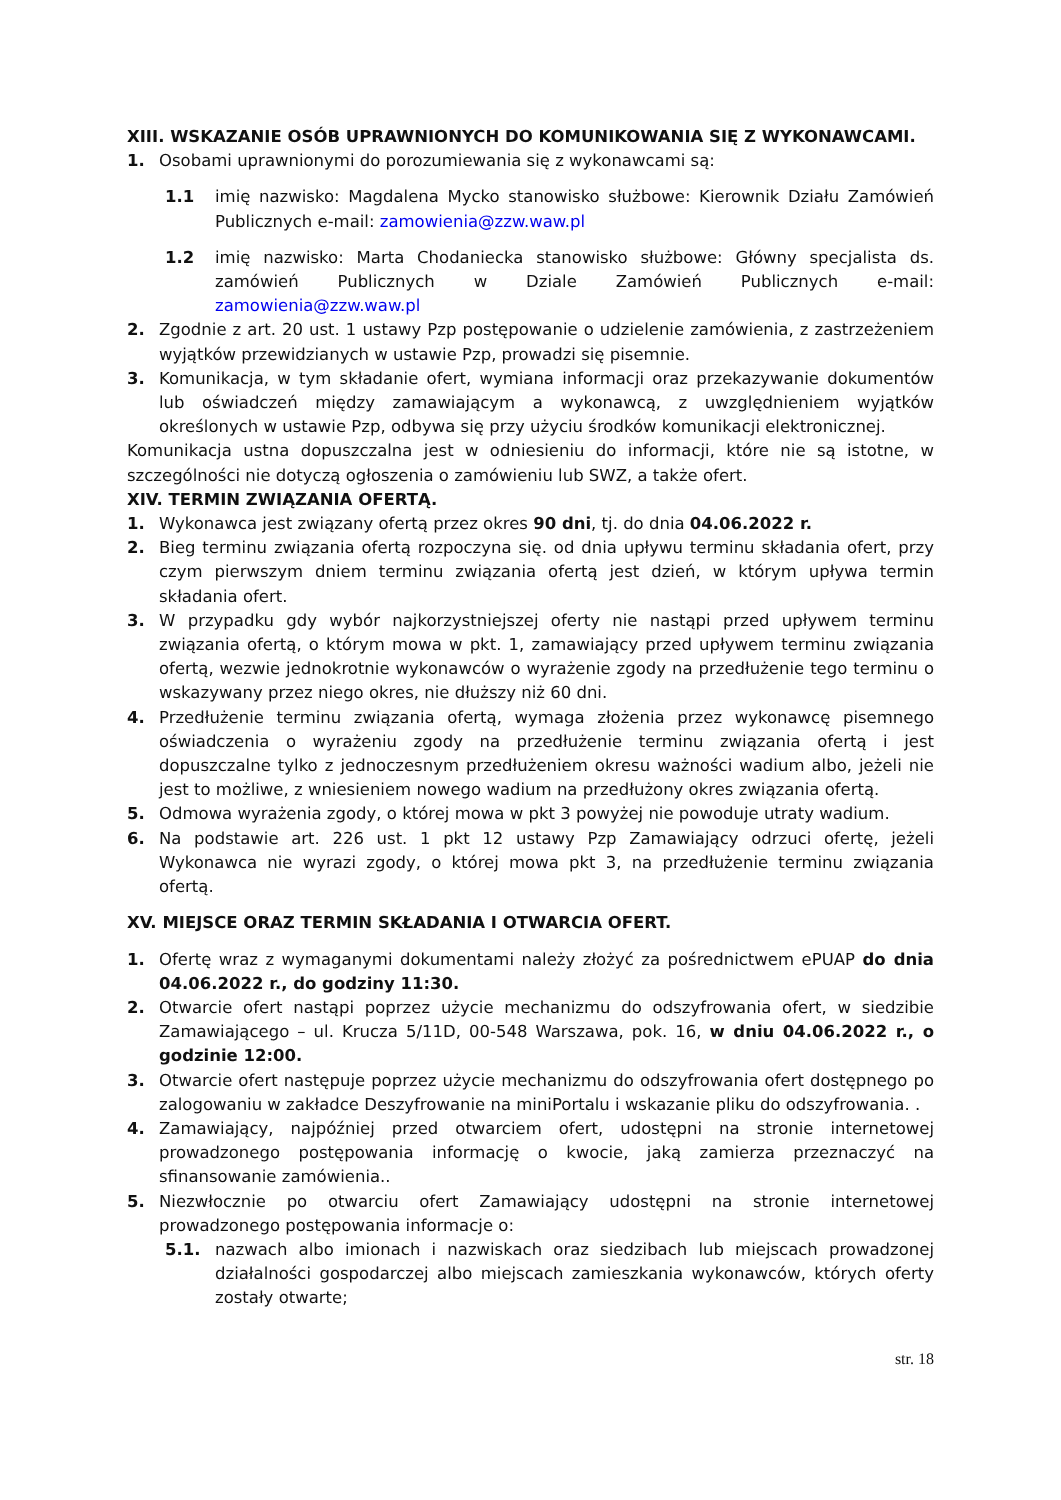XIII. WSKAZANIE OSÓB UPRAWNIONYCH DO KOMUNIKOWANIA SIĘ Z WYKONAWCAMI.
1. Osobami uprawnionymi do porozumiewania się z wykonawcami są:
1.1 imię nazwisko: Magdalena Mycko stanowisko służbowe: Kierownik Działu Zamówień Publicznych e-mail: zamowienia@zzw.waw.pl
1.2 imię nazwisko: Marta Chodaniecka stanowisko służbowe: Główny specjalista ds. zamówień Publicznych w Dziale Zamówień Publicznych e-mail: zamowienia@zzw.waw.pl
2. Zgodnie z art. 20 ust. 1 ustawy Pzp postępowanie o udzielenie zamówienia, z zastrzeżeniem wyjątków przewidzianych w ustawie Pzp, prowadzi się pisemnie.
3. Komunikacja, w tym składanie ofert, wymiana informacji oraz przekazywanie dokumentów lub oświadczeń między zamawiającym a wykonawcą, z uwzględnieniem wyjątków określonych w ustawie Pzp, odbywa się przy użyciu środków komunikacji elektronicznej.
Komunikacja ustna dopuszczalna jest w odniesieniu do informacji, które nie są istotne, w szczególności nie dotyczą ogłoszenia o zamówieniu lub SWZ, a także ofert.
XIV. TERMIN ZWIĄZANIA OFERTĄ.
1. Wykonawca jest związany ofertą przez okres 90 dni, tj. do dnia 04.06.2022 r.
2. Bieg terminu związania ofertą rozpoczyna się. od dnia upływu terminu składania ofert, przy czym pierwszym dniem terminu związania ofertą jest dzień, w którym upływa termin składania ofert.
3. W przypadku gdy wybór najkorzystniejszej oferty nie nastąpi przed upływem terminu związania ofertą, o którym mowa w pkt. 1, zamawiający przed upływem terminu związania ofertą, wezwie jednokrotnie wykonawców o wyrażenie zgody na przedłużenie tego terminu o wskazywany przez niego okres, nie dłuższy niż 60 dni.
4. Przedłużenie terminu związania ofertą, wymaga złożenia przez wykonawcę pisemnego oświadczenia o wyrażeniu zgody na przedłużenie terminu związania ofertą i jest dopuszczalne tylko z jednoczesnym przedłużeniem okresu ważności wadium albo, jeżeli nie jest to możliwe, z wniesieniem nowego wadium na przedłużony okres związania ofertą.
5. Odmowa wyrażenia zgody, o której mowa w pkt 3 powyżej nie powoduje utraty wadium.
6. Na podstawie art. 226 ust. 1 pkt 12 ustawy Pzp Zamawiający odrzuci ofertę, jeżeli Wykonawca nie wyrazi zgody, o której mowa pkt 3, na przedłużenie terminu związania ofertą.
XV. MIEJSCE ORAZ TERMIN SKŁADANIA I OTWARCIA OFERT.
1. Ofertę wraz z wymaganymi dokumentami należy złożyć za pośrednictwem ePUAP do dnia 04.06.2022 r., do godziny 11:30.
2. Otwarcie ofert nastąpi poprzez użycie mechanizmu do odszyfrowania ofert, w siedzibie Zamawiającego – ul. Krucza 5/11D, 00-548 Warszawa, pok. 16, w dniu 04.06.2022 r., o godzinie 12:00.
3. Otwarcie ofert następuje poprzez użycie mechanizmu do odszyfrowania ofert dostępnego po zalogowaniu w zakładce Deszyfrowanie na miniPortalu i wskazanie pliku do odszyfrowania. .
4. Zamawiający, najpóźniej przed otwarciem ofert, udostępni na stronie internetowej prowadzonego postępowania informację o kwocie, jaką zamierza przeznaczyć na sfinansowanie zamówienia..
5. Niezwłocznie po otwarciu ofert Zamawiający udostępni na stronie internetowej prowadzonego postępowania informacje o:
5.1. nazwach albo imionach i nazwiskach oraz siedzibach lub miejscach prowadzonej działalności gospodarczej albo miejscach zamieszkania wykonawców, których oferty zostały otwarte;
str. 18